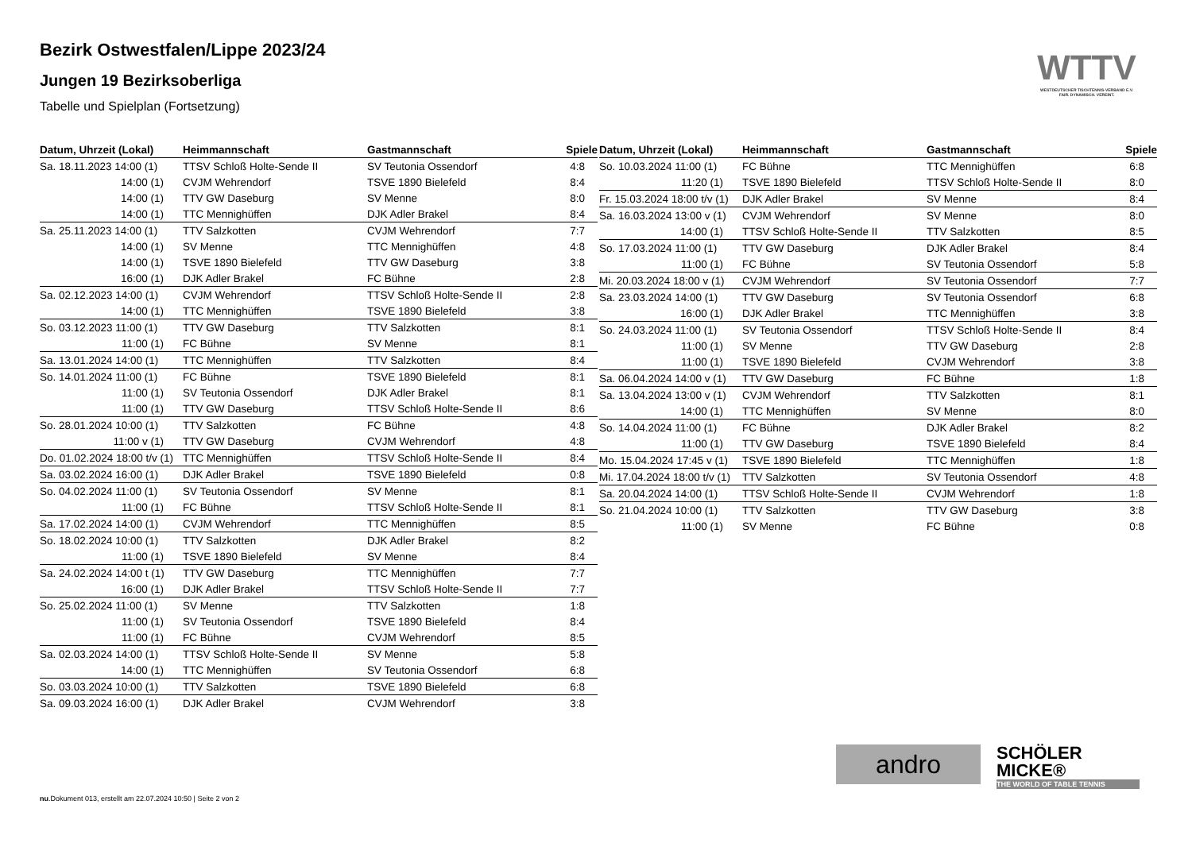Bezirk Ostwestfalen/Lippe 2023/24
Jungen 19 Bezirksoberliga
Tabelle und Spielplan (Fortsetzung)
WTTV
WESTDEUTSCHER TISCHTENNIS-VERBAND E.V.
FAIR. DYNAMISCH. VEREINT.
| Datum, Uhrzeit (Lokal) | Heimmannschaft | Gastmannschaft | Spiele |
| --- | --- | --- | --- |
| Sa. 18.11.2023 14:00 (1) | TTSV Schloß Holte-Sende II | SV Teutonia Ossendorf | 4:8 |
| 14:00 (1) | CVJM Wehrendorf | TSVE 1890 Bielefeld | 8:4 |
| 14:00 (1) | TTV GW Daseburg | SV Menne | 8:0 |
| 14:00 (1) | TTC Mennighüffen | DJK Adler Brakel | 8:4 |
| Sa. 25.11.2023 14:00 (1) | TTV Salzkotten | CVJM Wehrendorf | 7:7 |
| 14:00 (1) | SV Menne | TTC Mennighüffen | 4:8 |
| 14:00 (1) | TSVE 1890 Bielefeld | TTV GW Daseburg | 3:8 |
| 16:00 (1) | DJK Adler Brakel | FC Bühne | 2:8 |
| Sa. 02.12.2023 14:00 (1) | CVJM Wehrendorf | TTSV Schloß Holte-Sende II | 2:8 |
| 14:00 (1) | TTC Mennighüffen | TSVE 1890 Bielefeld | 3:8 |
| So. 03.12.2023 11:00 (1) | TTV GW Daseburg | TTV Salzkotten | 8:1 |
| 11:00 (1) | FC Bühne | SV Menne | 8:1 |
| Sa. 13.01.2024 14:00 (1) | TTC Mennighüffen | TTV Salzkotten | 8:4 |
| So. 14.01.2024 11:00 (1) | FC Bühne | TSVE 1890 Bielefeld | 8:1 |
| 11:00 (1) | SV Teutonia Ossendorf | DJK Adler Brakel | 8:1 |
| 11:00 (1) | TTV GW Daseburg | TTSV Schloß Holte-Sende II | 8:6 |
| So. 28.01.2024 10:00 (1) | TTV Salzkotten | FC Bühne | 4:8 |
| 11:00 v (1) | TTV GW Daseburg | CVJM Wehrendorf | 4:8 |
| Do. 01.02.2024 18:00 t/v (1) | TTC Mennighüffen | TTSV Schloß Holte-Sende II | 8:4 |
| Sa. 03.02.2024 16:00 (1) | DJK Adler Brakel | TSVE 1890 Bielefeld | 0:8 |
| So. 04.02.2024 11:00 (1) | SV Teutonia Ossendorf | SV Menne | 8:1 |
| 11:00 (1) | FC Bühne | TTSV Schloß Holte-Sende II | 8:1 |
| Sa. 17.02.2024 14:00 (1) | CVJM Wehrendorf | TTC Mennighüffen | 8:5 |
| So. 18.02.2024 10:00 (1) | TTV Salzkotten | DJK Adler Brakel | 8:2 |
| 11:00 (1) | TSVE 1890 Bielefeld | SV Menne | 8:4 |
| Sa. 24.02.2024 14:00 t (1) | TTV GW Daseburg | TTC Mennighüffen | 7:7 |
| 16:00 (1) | DJK Adler Brakel | TTSV Schloß Holte-Sende II | 7:7 |
| So. 25.02.2024 11:00 (1) | SV Menne | TTV Salzkotten | 1:8 |
| 11:00 (1) | SV Teutonia Ossendorf | TSVE 1890 Bielefeld | 8:4 |
| 11:00 (1) | FC Bühne | CVJM Wehrendorf | 8:5 |
| Sa. 02.03.2024 14:00 (1) | TTSV Schloß Holte-Sende II | SV Menne | 5:8 |
| 14:00 (1) | TTC Mennighüffen | SV Teutonia Ossendorf | 6:8 |
| So. 03.03.2024 10:00 (1) | TTV Salzkotten | TSVE 1890 Bielefeld | 6:8 |
| Sa. 09.03.2024 16:00 (1) | DJK Adler Brakel | CVJM Wehrendorf | 3:8 |
| Datum, Uhrzeit (Lokal) | Heimmannschaft | Gastmannschaft | Spiele |
| --- | --- | --- | --- |
| So. 10.03.2024 11:00 (1) | FC Bühne | TTC Mennighüffen | 6:8 |
| 11:20 (1) | TSVE 1890 Bielefeld | TTSV Schloß Holte-Sende II | 8:0 |
| Fr. 15.03.2024 18:00 t/v (1) | DJK Adler Brakel | SV Menne | 8:4 |
| Sa. 16.03.2024 13:00 v (1) | CVJM Wehrendorf | SV Menne | 8:0 |
| 14:00 (1) | TTSV Schloß Holte-Sende II | TTV Salzkotten | 8:5 |
| So. 17.03.2024 11:00 (1) | TTV GW Daseburg | DJK Adler Brakel | 8:4 |
| 11:00 (1) | FC Bühne | SV Teutonia Ossendorf | 5:8 |
| Mi. 20.03.2024 18:00 v (1) | CVJM Wehrendorf | SV Teutonia Ossendorf | 7:7 |
| Sa. 23.03.2024 14:00 (1) | TTV GW Daseburg | SV Teutonia Ossendorf | 6:8 |
| 16:00 (1) | DJK Adler Brakel | TTC Mennighüffen | 3:8 |
| So. 24.03.2024 11:00 (1) | SV Teutonia Ossendorf | TTSV Schloß Holte-Sende II | 8:4 |
| 11:00 (1) | SV Menne | TTV GW Daseburg | 2:8 |
| 11:00 (1) | TSVE 1890 Bielefeld | CVJM Wehrendorf | 3:8 |
| Sa. 06.04.2024 14:00 v (1) | TTV GW Daseburg | FC Bühne | 1:8 |
| Sa. 13.04.2024 13:00 v (1) | CVJM Wehrendorf | TTV Salzkotten | 8:1 |
| 14:00 (1) | TTC Mennighüffen | SV Menne | 8:0 |
| So. 14.04.2024 11:00 (1) | FC Bühne | DJK Adler Brakel | 8:2 |
| 11:00 (1) | TTV GW Daseburg | TSVE 1890 Bielefeld | 8:4 |
| Mo. 15.04.2024 17:45 v (1) | TSVE 1890 Bielefeld | TTC Mennighüffen | 1:8 |
| Mi. 17.04.2024 18:00 t/v (1) | TTV Salzkotten | SV Teutonia Ossendorf | 4:8 |
| Sa. 20.04.2024 14:00 (1) | TTSV Schloß Holte-Sende II | CVJM Wehrendorf | 1:8 |
| So. 21.04.2024 10:00 (1) | TTV Salzkotten | TTV GW Daseburg | 3:8 |
| 11:00 (1) | SV Menne | FC Bühne | 0:8 |
andro
SCHÖLER
MICKE®
THE WORLD OF TABLE TENNIS
nu.Dokument 013, erstellt am 22.07.2024 10:50 | Seite 2 von 2